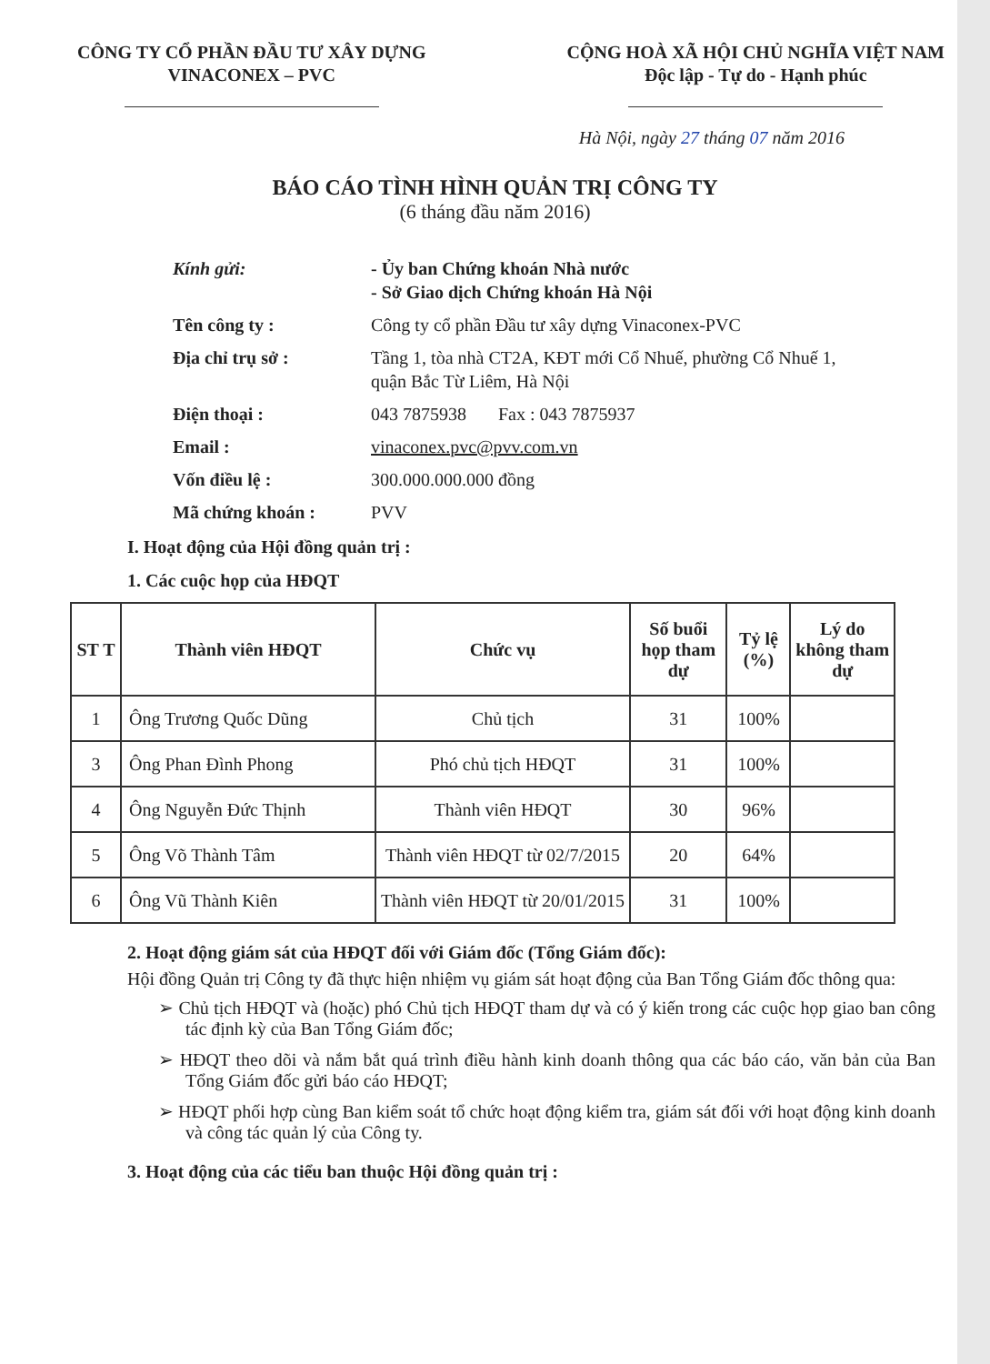CÔNG TY CỔ PHẦN ĐẦU TƯ XÂY DỰNG
VINACONEX – PVC
CỘNG HOÀ XÃ HỘI CHỦ NGHĨA VIỆT NAM
Độc lập - Tự do - Hạnh phúc
Hà Nội, ngày 27 tháng 07 năm 2016
BÁO CÁO TÌNH HÌNH QUẢN TRỊ CÔNG TY
(6 tháng đầu năm 2016)
Kính gửi: - Ủy ban Chứng khoán Nhà nước
- Sở Giao dịch Chứng khoán Hà Nội
Tên công ty : Công ty cổ phần Đầu tư xây dựng Vinaconex-PVC
Địa chỉ trụ sở : Tầng 1, tòa nhà CT2A, KĐT mới Cổ Nhuế, phường Cổ Nhuế 1, quận Bắc Từ Liêm, Hà Nội
Điện thoại : 043 7875938 Fax : 043 7875937
Email : vinaconex.pvc@pvv.com.vn
Vốn điều lệ : 300.000.000.000 đồng
Mã chứng khoán : PVV
I. Hoạt động của Hội đồng quản trị :
1. Các cuộc họp của HĐQT
| ST T | Thành viên HĐQT | Chức vụ | Số buổi họp tham dự | Tỷ lệ (%) | Lý do không tham dự |
| --- | --- | --- | --- | --- | --- |
| 1 | Ông Trương Quốc Dũng | Chủ tịch | 31 | 100% | |
| 3 | Ông Phan Đình Phong | Phó chủ tịch HĐQT | 31 | 100% | |
| 4 | Ông Nguyễn Đức Thịnh | Thành viên HĐQT | 30 | 96% | |
| 5 | Ông Võ Thành Tâm | Thành viên HĐQT từ 02/7/2015 | 20 | 64% | |
| 6 | Ông Vũ Thành Kiên | Thành viên HĐQT từ 20/01/2015 | 31 | 100% | |
2. Hoạt động giám sát của HĐQT đối với Giám đốc (Tổng Giám đốc):
Hội đồng Quản trị Công ty đã thực hiện nhiệm vụ giám sát hoạt động của Ban Tổng Giám đốc thông qua:
➢ Chủ tịch HĐQT và (hoặc) phó Chủ tịch HĐQT tham dự và có ý kiến trong các cuộc họp giao ban công tác định kỳ của Ban Tổng Giám đốc;
➢ HĐQT theo dõi và nắm bắt quá trình điều hành kinh doanh thông qua các báo cáo, văn bản của Ban Tổng Giám đốc gửi báo cáo HĐQT;
➢ HĐQT phối hợp cùng Ban kiểm soát tổ chức hoạt động kiểm tra, giám sát đối với hoạt động kinh doanh và công tác quản lý của Công ty.
3. Hoạt động của các tiểu ban thuộc Hội đồng quản trị :